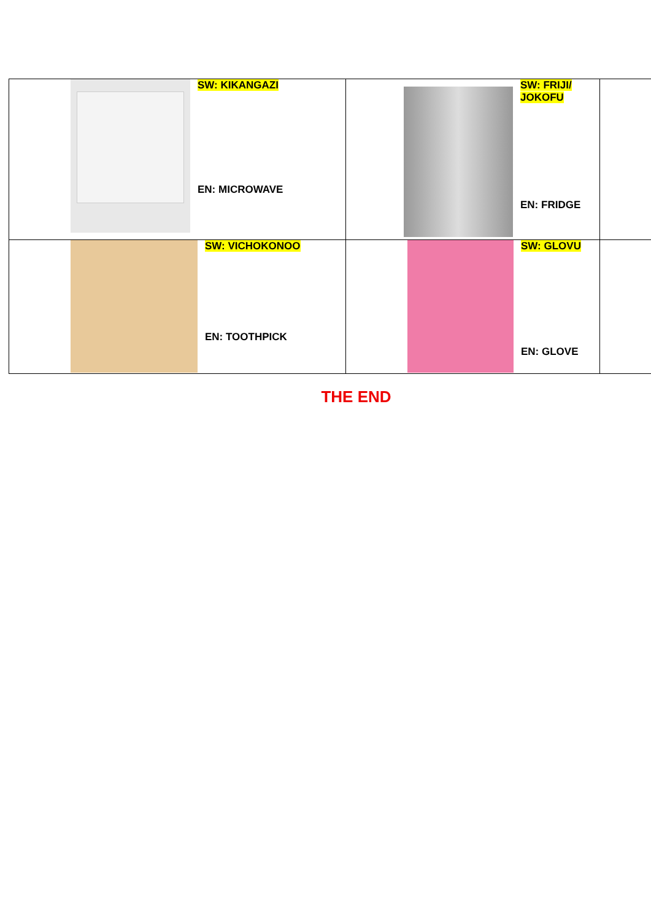| SW: KIKANGAZI EN: MICROWAVE | SW: FRIJI/ JOKOFU EN: FRIDGE | |
| SW: VICHOKONOO EN: TOOTHPICK | SW: GLOVU EN: GLOVE | |
THE END